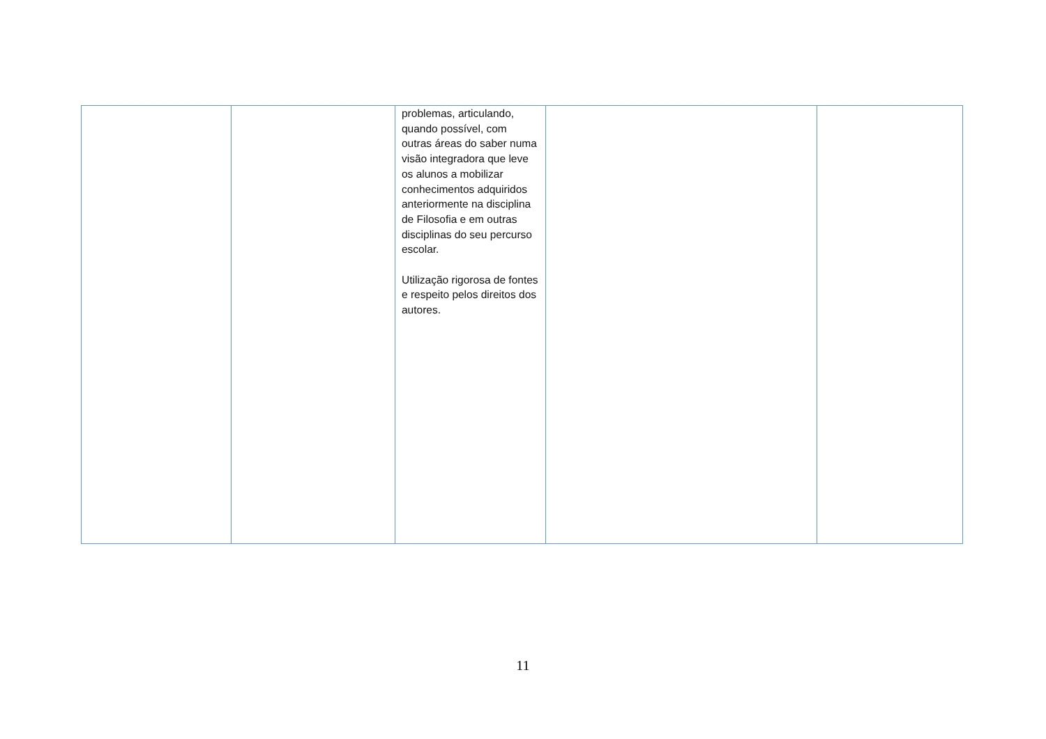| | | problemas, articulando, quando possível, com outras áreas do saber numa visão integradora que leve os alunos a mobilizar conhecimentos adquiridos anteriormente na disciplina de Filosofia e em outras disciplinas do seu percurso escolar. Utilização rigorosa de fontes e respeito pelos direitos dos autores. | | |
11